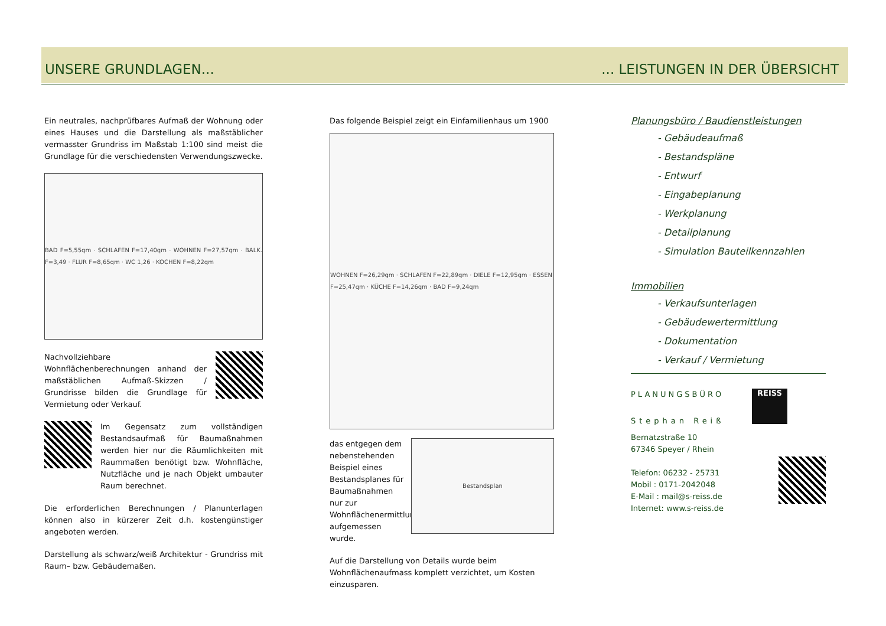UNSERE GRUNDLAGEN...... LEISTUNGEN IN DER ÜBERSICHT
Ein neutrales, nachprüfbares Aufmaß der Wohnung oder eines Hauses und die Darstellung als maßstäblicher vermasster Grundriss im Maßstab 1:100 sind meist die Grundlage für die verschiedensten Verwendungszwecke.
BAD F=5,55qm · SCHLAFEN F=17,40qm · WOHNEN F=27,57qm · BALK. F=3,49 · FLUR F=8,65qm · WC 1,26 · KOCHEN F=8,22qm
Nachvollziehbare Wohnflächenberechnungen anhand der maßstäblichen Aufmaß-Skizzen / Grundrisse bilden die Grundlage für Vermietung oder Verkauf.
Im Gegensatz zum vollständigen Bestandsaufmaß für Baumaßnahmen werden hier nur die Räumlichkeiten mit Raummaßen benötigt bzw. Wohnfläche, Nutzfläche und je nach Objekt umbauter Raum berechnet.
Die erforderlichen Berechnungen / Planunterlagen können also in kürzerer Zeit d.h. kostengünstiger angeboten werden.
Darstellung als schwarz/weiß Architektur - Grundriss mit Raum– bzw. Gebäudemaßen.
Das folgende Beispiel zeigt ein Einfamilienhaus um 1900
WOHNEN F=26,29qm · SCHLAFEN F=22,89qm · DIELE F=12,95qm · ESSEN F=25,47qm · KÜCHE F=14,26qm · BAD F=9,24qm
das entgegen dem nebenstehenden Beispiel eines Bestandsplanes für Baumaßnahmen nur zur Wohnflächenermittlung aufgemessen wurde.
Bestandsplan
Auf die Darstellung von Details wurde beim Wohnflächenaufmass komplett verzichtet, um Kosten einzusparen.
Planungsbüro / Baudienstleistungen
- Gebäudeaufmaß
- Bestandspläne
- Entwurf
- Eingabeplanung
- Werkplanung
- Detailplanung
- Simulation Bauteilkennzahlen
Immobilien
- Verkaufsunterlagen
- Gebäudewertermittlung
- Dokumentation
- Verkauf / Vermietung
PLANUNGSBÜRO
Stephan Reiß
Bernatzstraße 10
67346 Speyer / Rhein
Telefon: 06232 - 25731
Mobil : 0171-2042048
E-Mail : mail@s-reiss.de
Internet: www.s-reiss.de
REISS